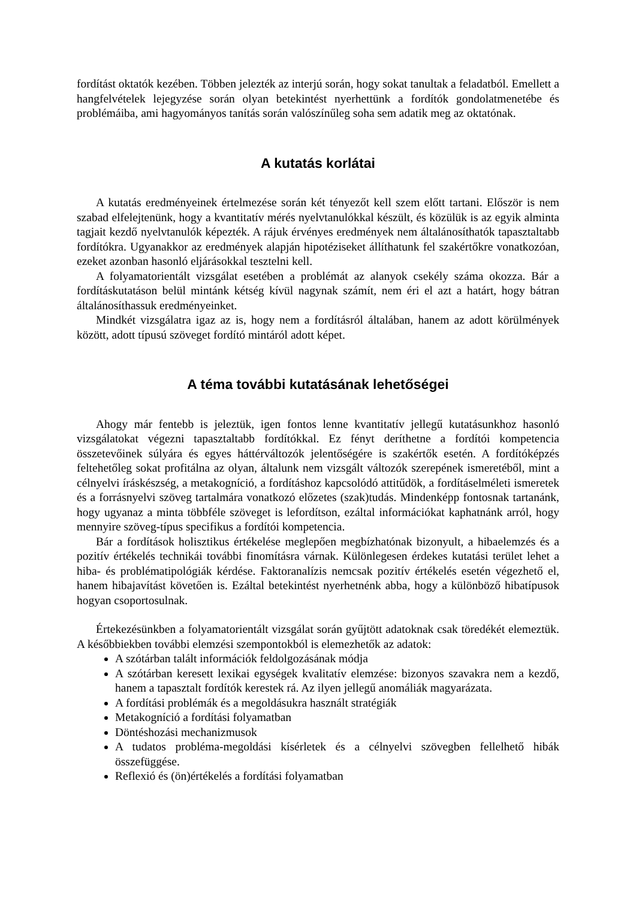fordítást oktatók kezében. Többen jelezték az interjú során, hogy sokat tanultak a feladatból. Emellett a hangfelvételek lejegyzése során olyan betekintést nyerhettünk a fordítók gondolatmenetébe és problémáiba, ami hagyományos tanítás során valószínűleg soha sem adatik meg az oktatónak.
A kutatás korlátai
A kutatás eredményeinek értelmezése során két tényezőt kell szem előtt tartani. Először is nem szabad elfelejtenünk, hogy a kvantitatív mérés nyelvtanulókkal készült, és közülük is az egyik alminta tagjait kezdő nyelvtanulók képezték. A rájuk érvényes eredmények nem általánosíthatók tapasztaltabb fordítókra. Ugyanakkor az eredmények alapján hipotéziseket állíthatunk fel szakértőkre vonatkozóan, ezeket azonban hasonló eljárásokkal tesztelni kell.
A folyamatorientált vizsgálat esetében a problémát az alanyok csekély száma okozza. Bár a fordításkutatáson belül mintánk kétség kívül nagynak számít, nem éri el azt a határt, hogy bátran általánosíthassuk eredményeinket.
Mindkét vizsgálatra igaz az is, hogy nem a fordításról általában, hanem az adott körülmények között, adott típusú szöveget fordító mintáról adott képet.
A téma további kutatásának lehetőségei
Ahogy már fentebb is jeleztük, igen fontos lenne kvantitatív jellegű kutatásunkhoz hasonló vizsgálatokat végezni tapasztaltabb fordítókkal. Ez fényt deríthetne a fordítói kompetencia összetevőinek súlyára és egyes háttérváltozók jelentőségére is szakértők esetén. A fordítóképzés feltehetőleg sokat profitálna az olyan, általunk nem vizsgált változók szerepének ismeretéből, mint a célnyelvi íráskészség, a metakogníció, a fordításhoz kapcsolódó attitűdök, a fordításelméleti ismeretek és a forrásnyelvi szöveg tartalmára vonatkozó előzetes (szak)tudás. Mindenképp fontosnak tartanánk, hogy ugyanaz a minta többféle szöveget is lefordítson, ezáltal információkat kaphatnánk arról, hogy mennyire szöveg-típus specifikus a fordítói kompetencia.
Bár a fordítások holisztikus értékelése meglepően megbízhatónak bizonyult, a hibaelemzés és a pozitív értékelés technikái további finomításra várnak. Különlegesen érdekes kutatási terület lehet a hiba- és problématipológiák kérdése. Faktoranalízis nemcsak pozitív értékelés esetén végezhető el, hanem hibajavítást követően is. Ezáltal betekintést nyerhetnénk abba, hogy a különböző hibatípusok hogyan csoportosulnak.
Értekezésünkben a folyamatorientált vizsgálat során gyűjtött adatoknak csak töredékét elemeztük. A későbbiekben további elemzési szempontokból is elemezhetők az adatok:
A szótárban talált információk feldolgozásának módja
A szótárban keresett lexikai egységek kvalitatív elemzése: bizonyos szavakra nem a kezdő, hanem a tapasztalt fordítók kerestek rá. Az ilyen jellegű anomáliák magyarázata.
A fordítási problémák és a megoldásukra használt stratégiák
Metakogníció a fordítási folyamatban
Döntéshozási mechanizmusok
A tudatos probléma-megoldási kísérletek és a célnyelvi szövegben fellelhető hibák összefüggése.
Reflexió és (ön)értékelés a fordítási folyamatban